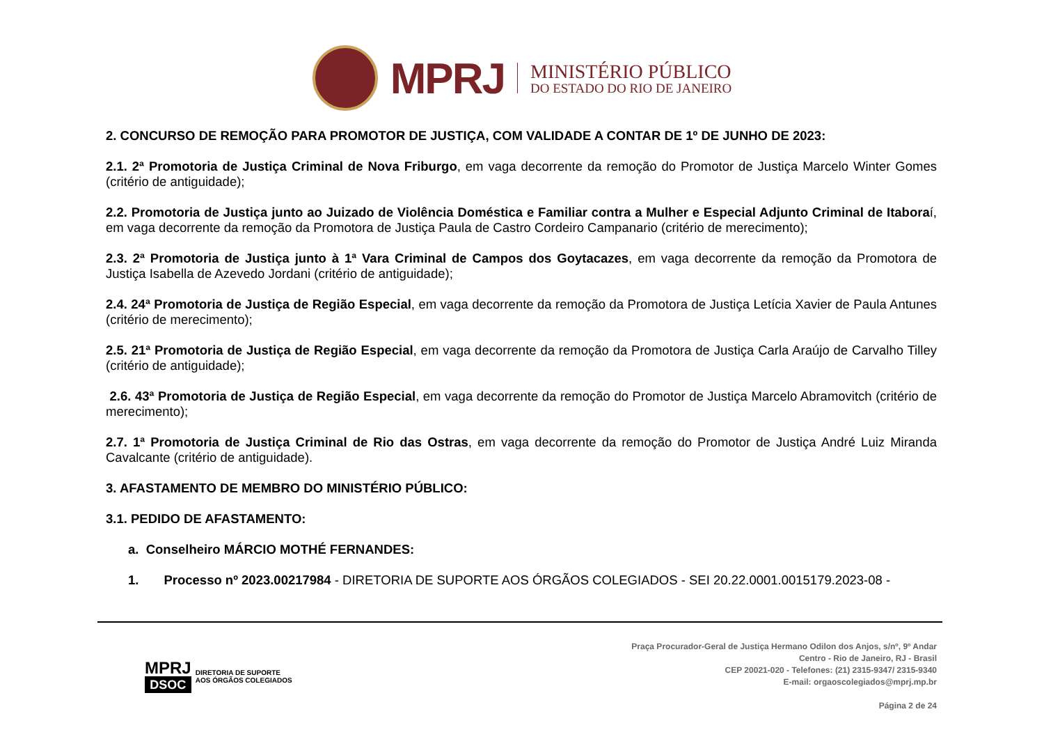MPRJ
MINISTÉRIO PÚBLICO
DO ESTADO DO RIO DE JANEIRO
2. CONCURSO DE REMOÇÃO PARA PROMOTOR DE JUSTIÇA, COM VALIDADE A CONTAR DE 1º DE JUNHO DE 2023:
2.1. 2ª Promotoria de Justiça Criminal de Nova Friburgo, em vaga decorrente da remoção do Promotor de Justiça Marcelo Winter Gomes (critério de antiguidade);
2.2. Promotoria de Justiça junto ao Juizado de Violência Doméstica e Familiar contra a Mulher e Especial Adjunto Criminal de Itaboraí, em vaga decorrente da remoção da Promotora de Justiça Paula de Castro Cordeiro Campanario (critério de merecimento);
2.3. 2ª Promotoria de Justiça junto à 1ª Vara Criminal de Campos dos Goytacazes, em vaga decorrente da remoção da Promotora de Justiça Isabella de Azevedo Jordani (critério de antiguidade);
2.4. 24ª Promotoria de Justiça de Região Especial, em vaga decorrente da remoção da Promotora de Justiça Letícia Xavier de Paula Antunes (critério de merecimento);
2.5. 21ª Promotoria de Justiça de Região Especial, em vaga decorrente da remoção da Promotora de Justiça Carla Araújo de Carvalho Tilley (critério de antiguidade);
2.6. 43ª Promotoria de Justiça de Região Especial, em vaga decorrente da remoção do Promotor de Justiça Marcelo Abramovitch (critério de merecimento);
2.7. 1ª Promotoria de Justiça Criminal de Rio das Ostras, em vaga decorrente da remoção do Promotor de Justiça André Luiz Miranda Cavalcante (critério de antiguidade).
3. AFASTAMENTO DE MEMBRO DO MINISTÉRIO PÚBLICO:
3.1. PEDIDO DE AFASTAMENTO:
a. Conselheiro MÁRCIO MOTHÉ FERNANDES:
1. Processo nº 2023.00217984 - DIRETORIA DE SUPORTE AOS ÓRGÃOS COLEGIADOS - SEI 20.22.0001.0015179.2023-08 -
MPRJ
DSOC
DIRETORIA DE SUPORTE
AOS ÓRGÃOS COLEGIADOS
Praça Procurador-Geral de Justiça Hermano Odilon dos Anjos, s/nº, 9º Andar
Centro - Rio de Janeiro, RJ - Brasil
CEP 20021-020 - Telefones: (21) 2315-9347/ 2315-9340
E-mail: orgaoscolegiados@mprj.mp.br
Página 2 de 24